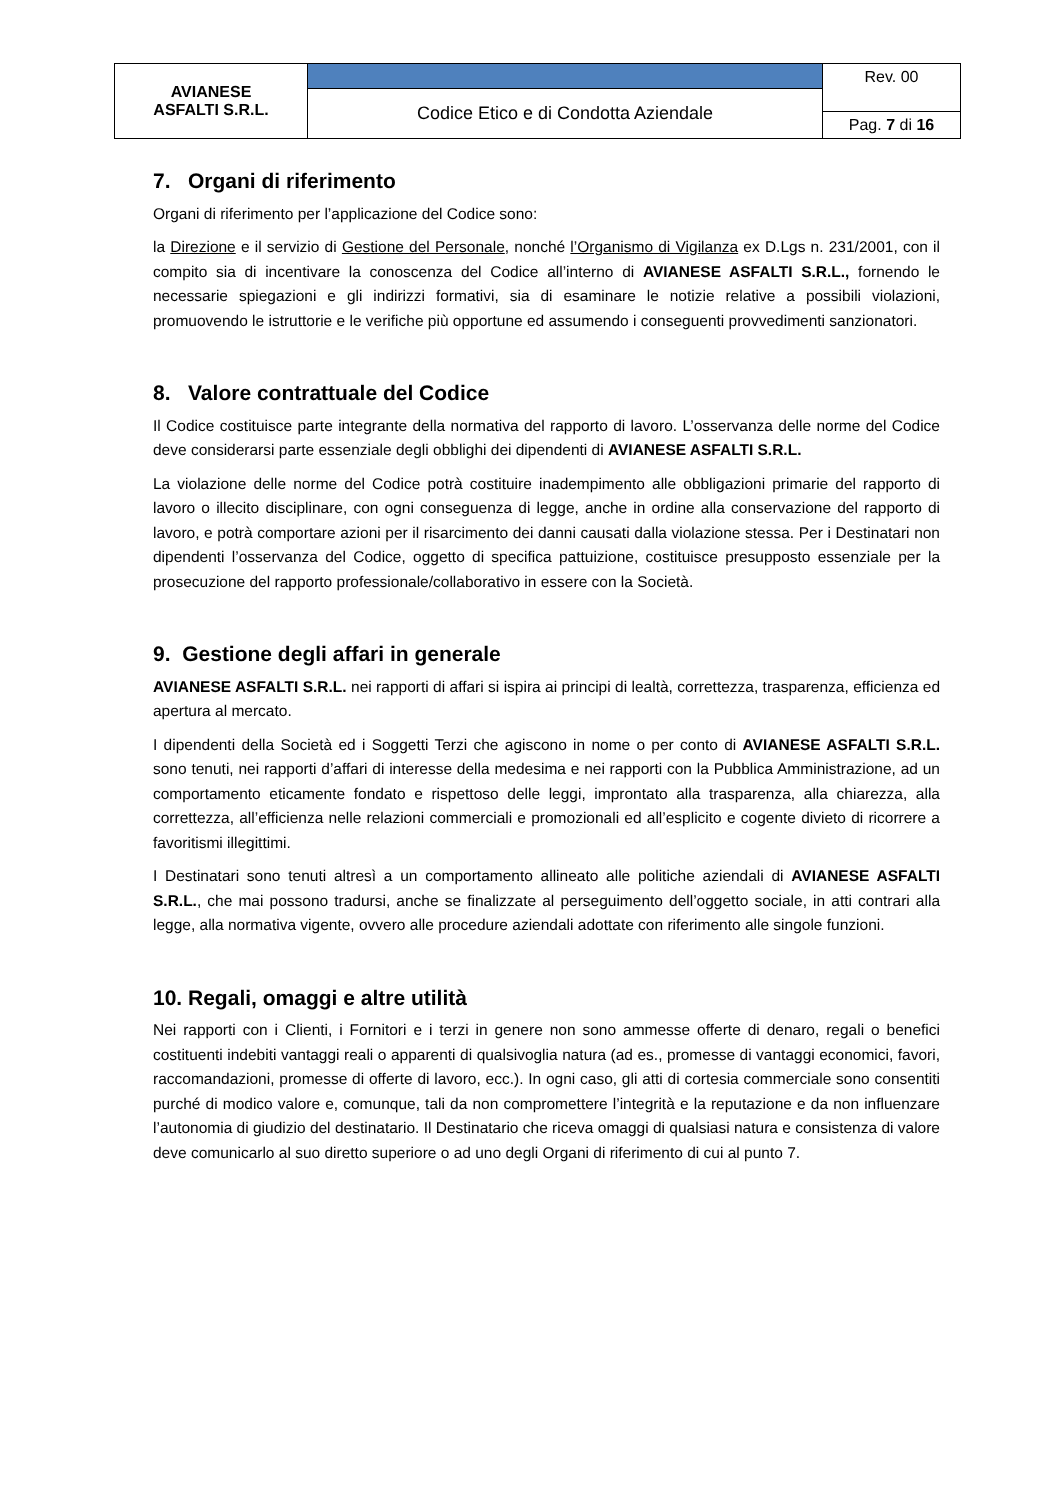| AVIANESE ASFALTI S.R.L. | | Rev. 00 |
| | Codice Etico e di Condotta Aziendale | |
| | | Pag. 7 di 16 |
7. Organi di riferimento
Organi di riferimento per l’applicazione del Codice sono:
la Direzione e il servizio di Gestione del Personale, nonché l’Organismo di Vigilanza ex D.Lgs n. 231/2001, con il compito sia di incentivare la conoscenza del Codice all’interno di AVIANESE ASFALTI S.R.L., fornendo le necessarie spiegazioni e gli indirizzi formativi, sia di esaminare le notizie relative a possibili violazioni, promuovendo le istruttorie e le verifiche più opportune ed assumendo i conseguenti provvedimenti sanzionatori.
8. Valore contrattuale del Codice
Il Codice costituisce parte integrante della normativa del rapporto di lavoro. L’osservanza delle norme del Codice deve considerarsi parte essenziale degli obblighi dei dipendenti di AVIANESE ASFALTI S.R.L.
La violazione delle norme del Codice potrà costituire inadempimento alle obbligazioni primarie del rapporto di lavoro o illecito disciplinare, con ogni conseguenza di legge, anche in ordine alla conservazione del rapporto di lavoro, e potrà comportare azioni per il risarcimento dei danni causati dalla violazione stessa. Per i Destinatari non dipendenti l’osservanza del Codice, oggetto di specifica pattuizione, costituisce presupposto essenziale per la prosecuzione del rapporto professionale/collaborativo in essere con la Società.
9. Gestione degli affari in generale
AVIANESE ASFALTI S.R.L. nei rapporti di affari si ispira ai principi di lealtà, correttezza, trasparenza, efficienza ed apertura al mercato.
I dipendenti della Società ed i Soggetti Terzi che agiscono in nome o per conto di AVIANESE ASFALTI S.R.L. sono tenuti, nei rapporti d’affari di interesse della medesima e nei rapporti con la Pubblica Amministrazione, ad un comportamento eticamente fondato e rispettoso delle leggi, improntato alla trasparenza, alla chiarezza, alla correttezza, all’efficienza nelle relazioni commerciali e promozionali ed all’esplicito e cogente divieto di ricorrere a favoritismi illegittimi.
I Destinatari sono tenuti altresì a un comportamento allineato alle politiche aziendali di AVIANESE ASFALTI S.R.L., che mai possono tradursi, anche se finalizzate al perseguimento dell’oggetto sociale, in atti contrari alla legge, alla normativa vigente, ovvero alle procedure aziendali adottate con riferimento alle singole funzioni.
10. Regali, omaggi e altre utilità
Nei rapporti con i Clienti, i Fornitori e i terzi in genere non sono ammesse offerte di denaro, regali o benefici costituenti indebiti vantaggi reali o apparenti di qualsivoglia natura (ad es., promesse di vantaggi economici, favori, raccomandazioni, promesse di offerte di lavoro, ecc.). In ogni caso, gli atti di cortesia commerciale sono consentiti purché di modico valore e, comunque, tali da non compromettere l’integrità e la reputazione e da non influenzare l’autonomia di giudizio del destinatario. Il Destinatario che riceva omaggi di qualsiasi natura e consistenza di valore deve comunicarlo al suo diretto superiore o ad uno degli Organi di riferimento di cui al punto 7.